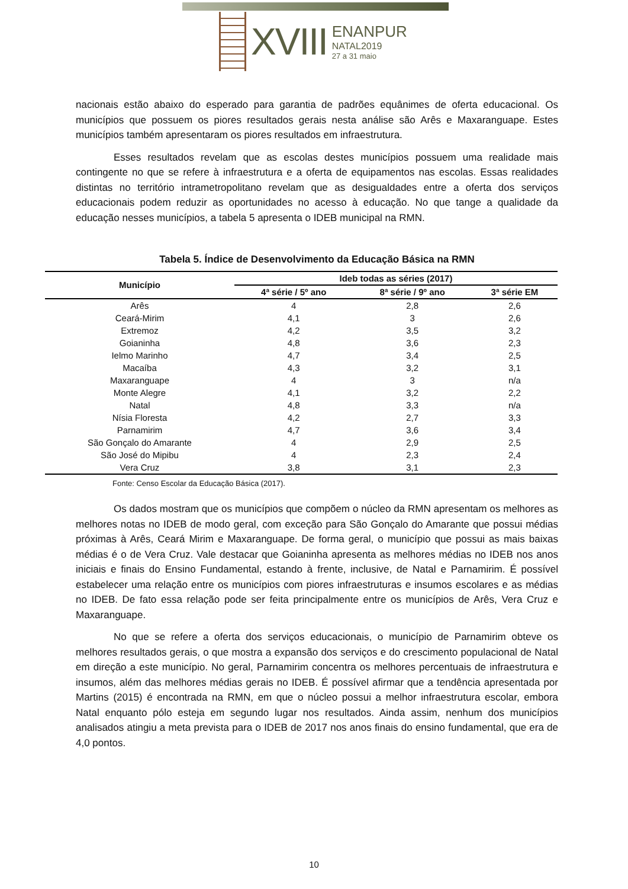XVIII
ENANPUR
NATAL2019
27 a 31 maio
nacionais estão abaixo do esperado para garantia de padrões equânimes de oferta educacional. Os municípios que possuem os piores resultados gerais nesta análise são Arês e Maxaranguape. Estes municípios também apresentaram os piores resultados em infraestrutura.
Esses resultados revelam que as escolas destes municípios possuem uma realidade mais contingente no que se refere à infraestrutura e a oferta de equipamentos nas escolas. Essas realidades distintas no território intrametropolitano revelam que as desigualdades entre a oferta dos serviços educacionais podem reduzir as oportunidades no acesso à educação. No que tange a qualidade da educação nesses municípios, a tabela 5 apresenta o IDEB municipal na RMN.
Tabela 5. Índice de Desenvolvimento da Educação Básica na RMN
| Município | Ideb todas as séries (2017) | | |
| --- | --- | --- | --- |
| | 4ª série / 5º ano | 8ª série / 9º ano | 3ª série EM |
| Arês | 4 | 2,8 | 2,6 |
| Ceará-Mirim | 4,1 | 3 | 2,6 |
| Extremoz | 4,2 | 3,5 | 3,2 |
| Goianinha | 4,8 | 3,6 | 2,3 |
| Ielmo Marinho | 4,7 | 3,4 | 2,5 |
| Macaíba | 4,3 | 3,2 | 3,1 |
| Maxaranguape | 4 | 3 | n/a |
| Monte Alegre | 4,1 | 3,2 | 2,2 |
| Natal | 4,8 | 3,3 | n/a |
| Nísia Floresta | 4,2 | 2,7 | 3,3 |
| Parnamirim | 4,7 | 3,6 | 3,4 |
| São Gonçalo do Amarante | 4 | 2,9 | 2,5 |
| São José do Mipibu | 4 | 2,3 | 2,4 |
| Vera Cruz | 3,8 | 3,1 | 2,3 |
Fonte: Censo Escolar da Educação Básica (2017).
Os dados mostram que os municípios que compõem o núcleo da RMN apresentam os melhores as melhores notas no IDEB de modo geral, com exceção para São Gonçalo do Amarante que possui médias próximas à Arês, Ceará Mirim e Maxaranguape. De forma geral, o município que possui as mais baixas médias é o de Vera Cruz. Vale destacar que Goianinha apresenta as melhores médias no IDEB nos anos iniciais e finais do Ensino Fundamental, estando à frente, inclusive, de Natal e Parnamirim. É possível estabelecer uma relação entre os municípios com piores infraestruturas e insumos escolares e as médias no IDEB. De fato essa relação pode ser feita principalmente entre os municípios de Arês, Vera Cruz e Maxaranguape.
No que se refere a oferta dos serviços educacionais, o município de Parnamirim obteve os melhores resultados gerais, o que mostra a expansão dos serviços e do crescimento populacional de Natal em direção a este município. No geral, Parnamirim concentra os melhores percentuais de infraestrutura e insumos, além das melhores médias gerais no IDEB. É possível afirmar que a tendência apresentada por Martins (2015) é encontrada na RMN, em que o núcleo possui a melhor infraestrutura escolar, embora Natal enquanto pólo esteja em segundo lugar nos resultados. Ainda assim, nenhum dos municípios analisados atingiu a meta prevista para o IDEB de 2017 nos anos finais do ensino fundamental, que era de 4,0 pontos.
10